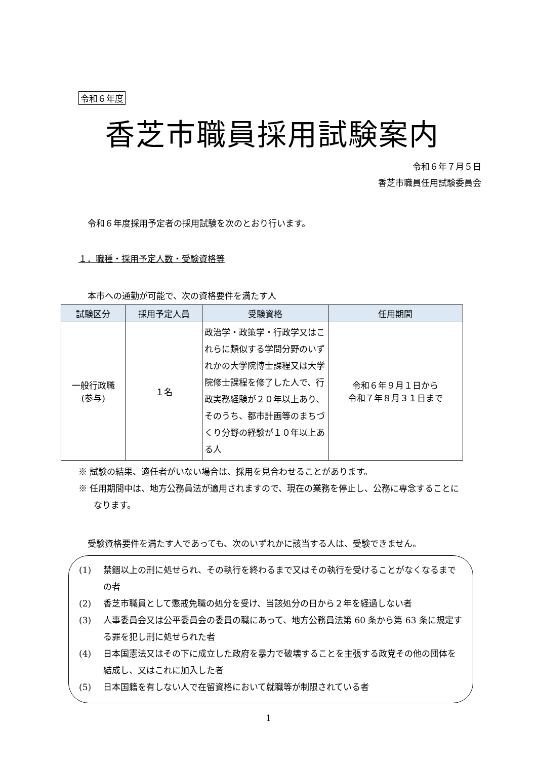令和６年度
香芝市職員採用試験案内
令和６年７月５日
香芝市職員任用試験委員会
令和６年度採用予定者の採用試験を次のとおり行います。
１．職種・採用予定人数・受験資格等
本市への通勤が可能で、次の資格要件を満たす人
| 試験区分 | 採用予定人員 | 受験資格 | 任用期間 |
| --- | --- | --- | --- |
| 一般行政職 (参与) | １名 | 政治学・政策学・行政学又はこれらに類似する学問分野のいずれかの大学院博士課程又は大学院修士課程を修了した人で、行政実務経験が２０年以上あり、そのうち、都市計画等のまちづくり分野の経験が１０年以上ある人 | 令和６年９月１日から 令和７年８月３１日まで |
※ 試験の結果、適任者がいない場合は、採用を見合わせることがあります。
※ 任用期間中は、地方公務員法が適用されますので、現在の業務を停止し、公務に専念することになります。
受験資格要件を満たす人であっても、次のいずれかに該当する人は、受験できません。
(1) 禁錮以上の刑に処せられ、その執行を終わるまで又はその執行を受けることがなくなるまでの者
(2) 香芝市職員として懲戒免職の処分を受け、当該処分の日から２年を経過しない者
(3) 人事委員会又は公平委員会の委員の職にあって、地方公務員法第 60 条から第 63 条に規定する罪を犯し刑に処せられた者
(4) 日本国憲法又はその下に成立した政府を暴力で破壊することを主張する政党その他の団体を結成し、又はこれに加入した者
(5) 日本国籍を有しない人で在留資格において就職等が制限されている者
1